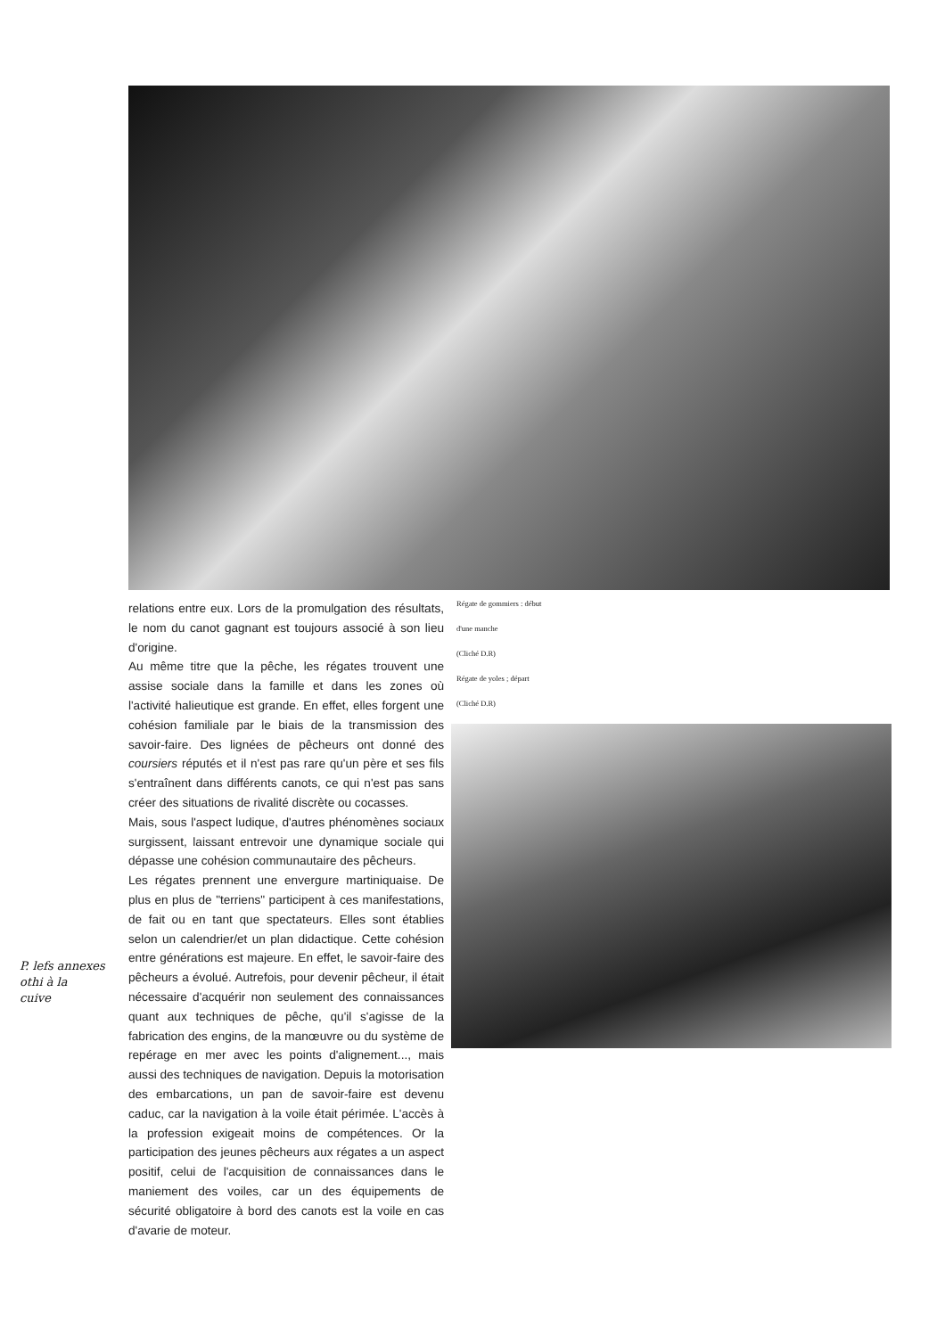P. lefs annexes
othi à la
cuive
relations entre eux. Lors de la promulgation des résultats, le nom du canot gagnant est toujours associé à son lieu d'origine.
Au même titre que la pêche, les régates trouvent une assise sociale dans la famille et dans les zones où l'activité halieutique est grande. En effet, elles forgent une cohésion familiale par le biais de la transmission des savoir-faire. Des lignées de pêcheurs ont donné des coursiers réputés et il n'est pas rare qu'un père et ses fils s'entraînent dans différents canots, ce qui n'est pas sans créer des situations de rivalité discrète ou cocasses.
Mais, sous l'aspect ludique, d'autres phénomènes sociaux surgissent, laissant entrevoir une dynamique sociale qui dépasse une cohésion communautaire des pêcheurs.
Les régates prennent une envergure martiniquaise. De plus en plus de "terriens" participent à ces manifestations, de fait ou en tant que spectateurs. Elles sont établies selon un calendrier/et un plan didactique. Cette cohésion entre générations est majeure. En effet, le savoir-faire des pêcheurs a évolué. Autrefois, pour devenir pêcheur, il était nécessaire d'acquérir non seulement des connaissances quant aux techniques de pêche, qu'il s'agisse de la fabrication des engins, de la manœuvre ou du système de repérage en mer avec les points d'alignement..., mais aussi des techniques de navigation. Depuis la motorisation des embarcations, un pan de savoir-faire est devenu caduc, car la navigation à la voile était périmée. L'accès à la profession exigeait moins de compétences. Or la participation des jeunes pêcheurs aux régates a un aspect positif, celui de l'acquisition de connaissances dans le maniement des voiles, car un des équipements de sécurité obligatoire à bord des canots est la voile en cas d'avarie de moteur.
Régate de gommiers : début
d'une manche
(Cliché D.R)
Régate de yoles ; départ
(Cliché D.R)